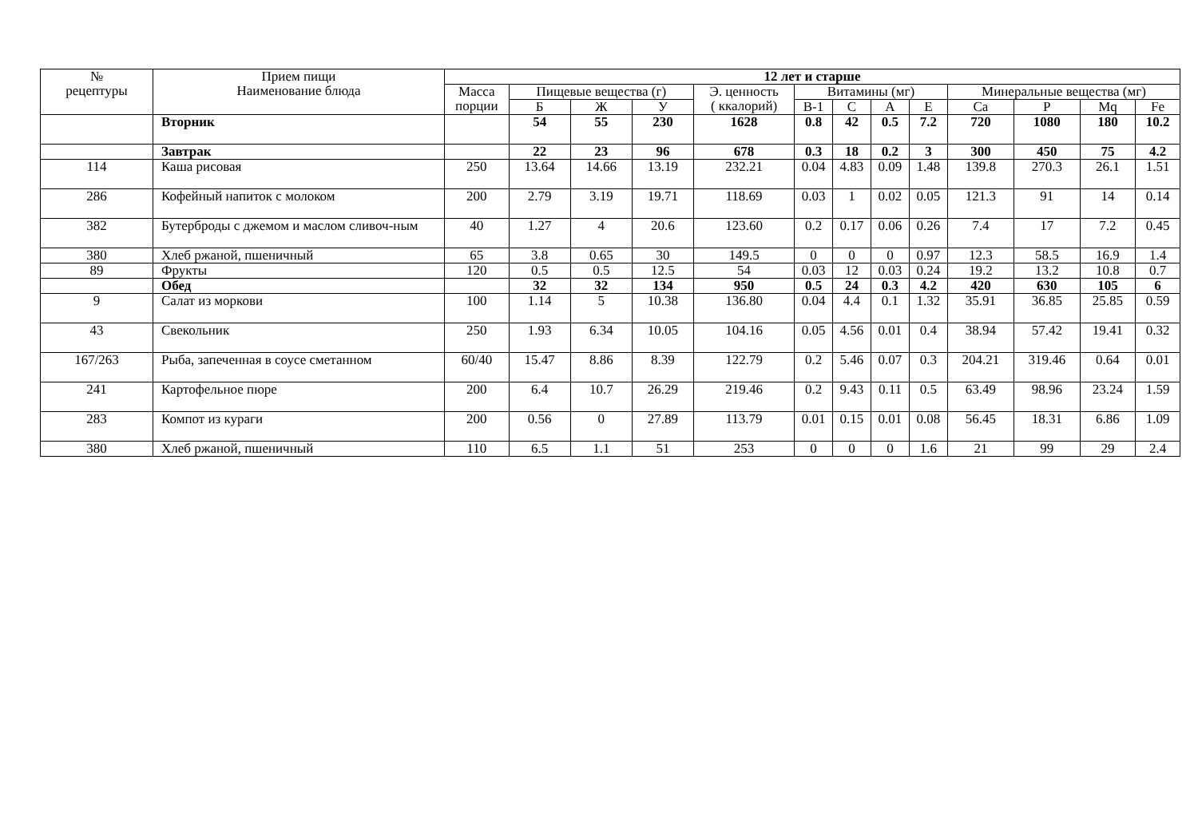| № рецептуры | Прием пищи Наименование блюда | 12 лет и старше | | | | | | | | | | | | |
| --- | --- | --- | --- | --- | --- | --- | --- | --- | --- | --- | --- | --- | --- | --- |
| | | Масса порции | Пищевые вещества (г) | | | Э. ценность ( ккалорий) | Витамины (мг) | | | | Минеральные вещества (мг) | | | |
| | | | Б | Ж | У | | В-1 | С | А | Е | Ca | P | Mq | Fe |
| | Вторник | | 54 | 55 | 230 | 1628 | 0.8 | 42 | 0.5 | 7.2 | 720 | 1080 | 180 | 10.2 |
| | Завтрак | | 22 | 23 | 96 | 678 | 0.3 | 18 | 0.2 | 3 | 300 | 450 | 75 | 4.2 |
| 114 | Каша рисовая | 250 | 13.64 | 14.66 | 13.19 | 232.21 | 0.04 | 4.83 | 0.09 | 1.48 | 139.8 | 270.3 | 26.1 | 1.51 |
| 286 | Кофейный напиток с молоком | 200 | 2.79 | 3.19 | 19.71 | 118.69 | 0.03 | 1 | 0.02 | 0.05 | 121.3 | 91 | 14 | 0.14 |
| 382 | Бутерброды с джемом и маслом сливоч-ным | 40 | 1.27 | 4 | 20.6 | 123.60 | 0.2 | 0.17 | 0.06 | 0.26 | 7.4 | 17 | 7.2 | 0.45 |
| 380 | Хлеб ржаной, пшеничный | 65 | 3.8 | 0.65 | 30 | 149.5 | 0 | 0 | 0 | 0.97 | 12.3 | 58.5 | 16.9 | 1.4 |
| 89 | Фрукты | 120 | 0.5 | 0.5 | 12.5 | 54 | 0.03 | 12 | 0.03 | 0.24 | 19.2 | 13.2 | 10.8 | 0.7 |
| | Обед | | 32 | 32 | 134 | 950 | 0.5 | 24 | 0.3 | 4.2 | 420 | 630 | 105 | 6 |
| 9 | Салат из моркови | 100 | 1.14 | 5 | 10.38 | 136.80 | 0.04 | 4.4 | 0.1 | 1.32 | 35.91 | 36.85 | 25.85 | 0.59 |
| 43 | Свекольник | 250 | 1.93 | 6.34 | 10.05 | 104.16 | 0.05 | 4.56 | 0.01 | 0.4 | 38.94 | 57.42 | 19.41 | 0.32 |
| 167/263 | Рыба, запеченная в соусе сметанном | 60/40 | 15.47 | 8.86 | 8.39 | 122.79 | 0.2 | 5.46 | 0.07 | 0.3 | 204.21 | 319.46 | 0.64 | 0.01 |
| 241 | Картофельное пюре | 200 | 6.4 | 10.7 | 26.29 | 219.46 | 0.2 | 9.43 | 0.11 | 0.5 | 63.49 | 98.96 | 23.24 | 1.59 |
| 283 | Компот из кураги | 200 | 0.56 | 0 | 27.89 | 113.79 | 0.01 | 0.15 | 0.01 | 0.08 | 56.45 | 18.31 | 6.86 | 1.09 |
| 380 | Хлеб ржаной, пшеничный | 110 | 6.5 | 1.1 | 51 | 253 | 0 | 0 | 0 | 1.6 | 21 | 99 | 29 | 2.4 |